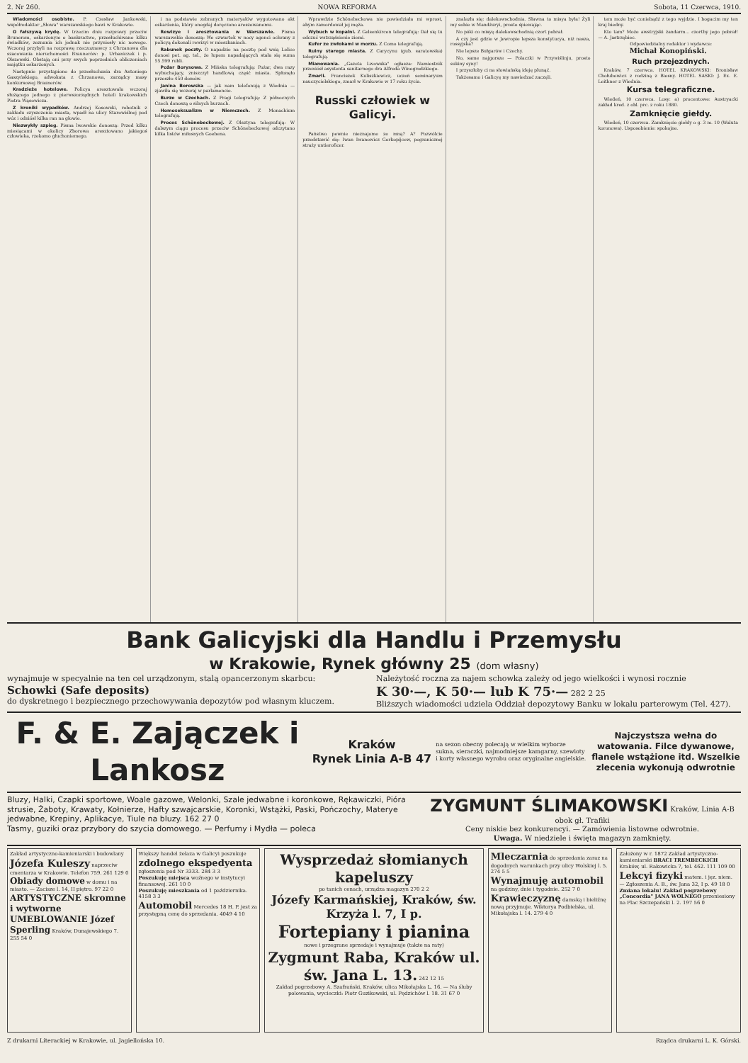2. Nr 260. NOWA REFORMA Sobota, 11 Czerwca, 1910.
Wiadomości osobiste. P. Czesław Jankowski, współredaktor „Słowa" warszawskiego bawi w Krakowie.
O fałszywą krydę. W trzecim dniu rozprawy przeciw Brunerom, oskarżonym o bankructwo, przesłuchiwano kilku świadków, zeznania ich jednak nie przyniosły nic nowego. Wczoraj przybyli na rozprawę rzeczoznawcy z Chrzanowa dla szacowania nieruchomości Braunerów: p. Urbaniczek i p. Olszewski. Obstają oni przy swych poprzednich obliczeniach majątku oskarżonych.
Następnie przystąpiono do przesłuchania dra Antoniego Gaszyńskiego, adwokata z Chrzanowa, zarządcy masy konkursowej Braunerów.
Kradzieże hotelowe. Policya aresztowała wczoraj służącego jednego z pierwszorzędnych hoteli krakowskich Piotra Wąsowicza.
Z kroniki wypadków. Andrzej Kosowski, robotnik z zakładu czyszczenia miasta, wpadł na ulicy Starowiślnej pod wóz i odniósł kilka ran na głowie.
Niezwykły szpieg. Pisma lwowskie donoszą: Przed kilku miesiącami w okolicy Zborowa aresztowano jakiegoś człowieka, rzekomo głuchoniemego.
i na podstawie zebranych materyałów wygotowano akt oskarżenia, który onegdaj doręczono areszowanemu.
Rewizye i aresztowania w Warszawie. Pisma warszawskie donoszą: We czwartek w nocy agenci ochrany z policyą dokonali rewizyi w mieszkaniach.
Rabunek poczty. O napadzie na pocztę pod wsią Lelice donosi pet. ag. tel., że łupem napadających stała się suma 55.599 rubli.
Pożar Borysowa. Z Mińska telegrafują: Pożar, dwa razy wybuchający, zniszczył handlową część miasta. Spłonęło przeszło 450 domów.
Janina Borowska — jak nam telefonują z Wiednia — zjawiła się wczoraj w parlamencie.
Burze w Czechach. Z Pragi telegrafują: Z północnych Czech donoszą o silnych burzach.
Homoseksualizm w Niemczech. Z Monachium telegrafują.
Proces Schönebeckowej. Z Olsztyna telegrafują: W dalszym ciągu procesu przeciw Schönebeckowej odczytano kilka listów miłosnych Goebena.
Wprawdzie Schönebeckowa nie powiedziała mi wprost, abym zamordował jej męża.
Wybuch w kopalni. Z Gelsenkircen telegrafują: Dał się tu odczuć wstrząśnienie ziemi.
Kufer ze zwłokami w morzu. Z Como telegrafują.
Ruiny starego miasta. Z Carycynu (gub. saratowska) telegrafują.
Mianowania. „Gazeta Lwowska" ogłasza: Namiestnik przeniósł asystenta sanitarnego dra Alfreda Winogrodzkiego.
Zmarli. Franciszek Kuliszkiewicz, uczeń seminaryum nauczycielskiego, zmarł w Krakowie w 17 roku życia.
Russki człowiek w Galicyi.
Państwo pewnie nieznajome ze mną? A? Pozwólcie przedstawić się: Iwan Iwanowicz Gorkopijcew, pogranicznej straży untieroficer.
znalazła się: dalekowschodnia. Sławna to misya była! Żyli my sobie w Mandżuryi, prosto śpiewając.
No póki co misyę dalekowschodnią czort pobrał.
A czy jest gdzie w Jewropie lepsza konstytucya, niż nasza, rossyjska?
Nie lepsze Bułgarów i Czechy.
No, same najgorsze — Polaczki w Przywiślinju, prosto sukiny syny!
I przyszłoby ci na słowiańską ideję plunąć.
Takżesamo i Galicyę my nawiedzać zaczęli.
tem może być coniebądź z tego wyjdzie. I bogacim my ten kraj biedny.
Kto tam? Może awstryjski żandarm... czortby jego pobrał! — A. Jastrzębiec.
Odpowiedzialny redaktor i wydawca:
Michał Konopiński.
Ruch przejezdnych.
Kraków, 7 czerwca. HOTEL KRAKOWSKI: Bronisław Chołubowicz z rodziną z Biesny. HOTEL SASKI: J. Ex. E. Leithner z Wiednia.
Kursa telegraficzne.
Wiedeń, 10 czerwca. Losy: a) procentowe: Austryacki zakład kred. z obl. prc. z roku 1880.
Zamknięcie giełdy.
Wiedeń, 10 czerwca. Zamknięcie giełdy o g. 3 m. 10 (Waluta koronowa). Usposobienie: spokojne.
Bank Galicyjski dla Handlu i Przemysłu
w Krakowie, Rynek główny 25 (dom własny)
wynajmuje w specyalnie na ten cel urządzonym, stalą opancerzonym skarbcu:
Schowki (Safe deposits)
do dyskretnego i bezpiecznego przechowywania depozytów pod własnym kluczem.
Należytość roczna za najem schowka zależy od jego wielkości i wynosi rocznie
K 30·—, K 50·— lub K 75·— 282 2 25
Bliższych wiadomości udziela Oddział depozytowy Banku w lokalu parterowym (Tel. 427).
F. & E. Zajączek i Lankosz
Kraków
Rynek Linia A-B 47
na sezon obecny polecają w wielkim wyborze sukna, sieraczki, najmodniejsze kamgarny, szewioty i korty własnego wyrobu oraz oryginalne angielskie.
Najczystsza wełna do watowania. Filce dywanowe, flanele wstążione itd. Wszelkie zlecenia wykonują odwrotnie
Bluzy, Halki, Czapki sportowe, Woale gazowe, Welonki, Szale jedwabne i koronkowe, Rękawiczki, Pióra strusie, Żaboty, Krawaty, Kołnierze, Hafty szwajcarskie, Koronki, Wstążki, Paski, Pończochy, Materye jedwabne, Krepiny, Aplikacye, Tiule na bluzy. 162 27 0
Tasmy, guziki oraz przybory do szycia domowego. — Perfumy i Mydła — poleca
ZYGMUNT ŚLIMAKOWSKI Kraków, Linia A-B obok gł. Trafiki
Ceny niskie bez konkurencyi. — Zamówienia listowne odwrotnie.
Uwaga. W niedziele i święta magazyn zamknięty.
Zakład artystyczno-kamieniarski i budowlany Józefa Kuleszy naprzeciw cmentarza w Krakowie. Telefon 759. 261 129 0
Obiady domowe w domu i na miasto. — Zacisze l. 14, II piętro. 97 22 0
ARTYSTYCZNE skromne i wytworne UMEBLOWANIE Józef Sperling Kraków, Dunajewskiego 7. 255 54 0
Większy handel żelaza w Galicyi poszukuje zdolnego ekspedyenta zgłoszenia pod Nr 3333. 284 3 3
Poszukuję miejsca woźnego w instytucyi finansowej. 261 10 0
Poszukuję mieszkania od 1 października. 4158 3 3
Automobil Mercedes 18 H. P. jest za przystępną cenę do sprzedania. 4049 4 10
Wysprzedaż słomianych kapeluszy
po tanich cenach, urządza magazyn 270 2 2
Józefy Karmańskiej, Kraków, św. Krzyża l. 7, I p.
Fortepiany i pianina
nowe i przegrane sprzedaje i wynajmuje (także na raty)
Zygmunt Raba, Kraków ul. św. Jana L. 13. 242 12 15
Zakład pogrzebowy A. Szafrański, Kraków, ulica Mikołajska L. 16. — Na śluby polowania, wycieczki: Piotr Guzikowski, ul. Pędzichów l. 18. 31 67 0
Mleczarnia do sprzedania zaraz na dogodnych warunkach przy ulicy Wolskiej l. 5. 274 5 5
Wynajmuję automobil na godziny, dnie i tygodnie. 252 7 0
Krawieczyznę damską i bieliźnę nową przyjmuje. Wiktorya Podbielska, ul. Mikołajska l. 14. 279 4 0
Założony w r. 1872 Zakład artystyczno-kamieniarski BRACI TREMBECKICH Kraków, ul. Rakowicka 7, tel. 462. 111 109 00
Lekcyi fizyki matem. i jęz. niem. — Zgłoszenia A. B., św. Jana 32, I p. 49 18 0
Zmiana lokalu! Zakład pogrzebowy „Concordia" JANA WOLNEGO przeniesiony na Plac Szczepański l. 2. 197 56 0
Z drukarni Literackiej w Krakowie, ul. Jagiellońska 10. Rządca drukarni L. K. Górski.